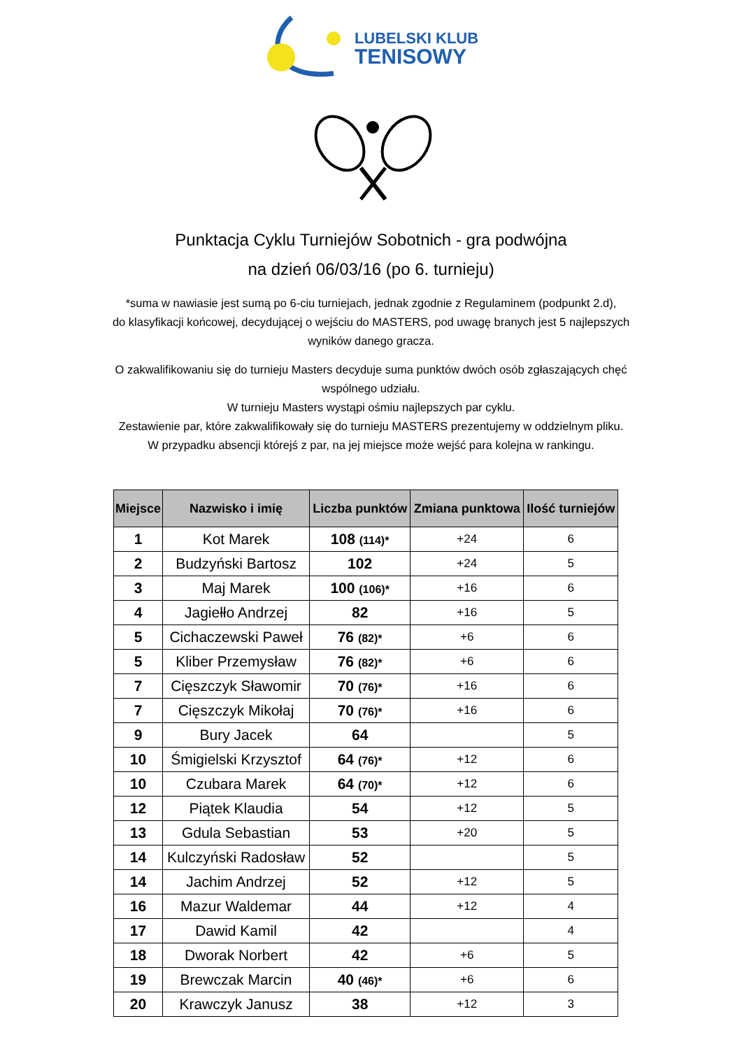LUBELSKI KLUB
TENISOWY
Punktacja Cyklu Turniejów Sobotnich - gra podwójna
na dzień 06/03/16 (po 6. turnieju)
*suma w nawiasie jest sumą po 6-ciu turniejach, jednak zgodnie z Regulaminem (podpunkt 2.d),
do klasyfikacji końcowej, decydującej o wejściu do MASTERS, pod uwagę branych jest 5 najlepszych
wyników danego gracza.
O zakwalifikowaniu się do turnieju Masters decyduje suma punktów dwóch osób zgłaszających chęć
wspólnego udziału.
W turnieju Masters wystąpi ośmiu najlepszych par cyklu.
Zestawienie par, które zakwalifikowały się do turnieju MASTERS prezentujemy w oddzielnym pliku.
W przypadku absencji którejś z par, na jej miejsce może wejść para kolejna w rankingu.
| Miejsce | Nazwisko i imię | Liczba punktów | Zmiana punktowa | Ilość turniejów |
| --- | --- | --- | --- | --- |
| 1 | Kot Marek | 108 (114)* | +24 | 6 |
| 2 | Budzyński Bartosz | 102 | +24 | 5 |
| 3 | Maj Marek | 100 (106)* | +16 | 6 |
| 4 | Jagiełło Andrzej | 82 | +16 | 5 |
| 5 | Cichaczewski Paweł | 76 (82)* | +6 | 6 |
| 5 | Kliber Przemysław | 76 (82)* | +6 | 6 |
| 7 | Cięszczyk Sławomir | 70 (76)* | +16 | 6 |
| 7 | Cięszczyk Mikołaj | 70 (76)* | +16 | 6 |
| 9 | Bury Jacek | 64 | | 5 |
| 10 | Śmigielski Krzysztof | 64 (76)* | +12 | 6 |
| 10 | Czubara Marek | 64 (70)* | +12 | 6 |
| 12 | Piątek Klaudia | 54 | +12 | 5 |
| 13 | Gdula Sebastian | 53 | +20 | 5 |
| 14 | Kulczyński Radosław | 52 | | 5 |
| 14 | Jachim Andrzej | 52 | +12 | 5 |
| 16 | Mazur Waldemar | 44 | +12 | 4 |
| 17 | Dawid Kamil | 42 | | 4 |
| 18 | Dworak Norbert | 42 | +6 | 5 |
| 19 | Brewczak Marcin | 40 (46)* | +6 | 6 |
| 20 | Krawczyk Janusz | 38 | +12 | 3 |